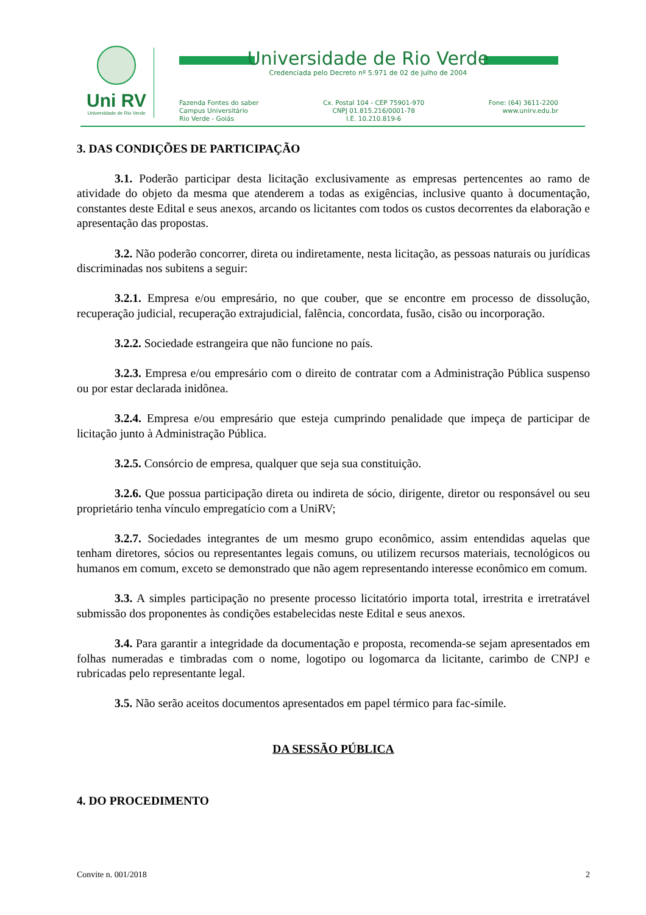Uni RV
Universidade de Rio Verde
Universidade de Rio Verde
Credenciada pelo Decreto nº 5.971 de 02 de Julho de 2004
Fazenda Fontes do saber
Campus Universitário
Rio Verde - Goiás
Cx. Postal 104 - CEP 75901-970
CNPJ 01.815.216/0001-78
I.E. 10.210.819-6
Fone: (64) 3611-2200
www.unirv.edu.br
3. DAS CONDIÇÕES DE PARTICIPAÇÃO
3.1. Poderão participar desta licitação exclusivamente as empresas pertencentes ao ramo de atividade do objeto da mesma que atenderem a todas as exigências, inclusive quanto à documentação, constantes deste Edital e seus anexos, arcando os licitantes com todos os custos decorrentes da elaboração e apresentação das propostas.
3.2. Não poderão concorrer, direta ou indiretamente, nesta licitação, as pessoas naturais ou jurídicas discriminadas nos subitens a seguir:
3.2.1. Empresa e/ou empresário, no que couber, que se encontre em processo de dissolução, recuperação judicial, recuperação extrajudicial, falência, concordata, fusão, cisão ou incorporação.
3.2.2. Sociedade estrangeira que não funcione no país.
3.2.3. Empresa e/ou empresário com o direito de contratar com a Administração Pública suspenso ou por estar declarada inidônea.
3.2.4. Empresa e/ou empresário que esteja cumprindo penalidade que impeça de participar de licitação junto à Administração Pública.
3.2.5. Consórcio de empresa, qualquer que seja sua constituição.
3.2.6. Que possua participação direta ou indireta de sócio, dirigente, diretor ou responsável ou seu proprietário tenha vínculo empregatício com a UniRV;
3.2.7. Sociedades integrantes de um mesmo grupo econômico, assim entendidas aquelas que tenham diretores, sócios ou representantes legais comuns, ou utilizem recursos materiais, tecnológicos ou humanos em comum, exceto se demonstrado que não agem representando interesse econômico em comum.
3.3. A simples participação no presente processo licitatório importa total, irrestrita e irretratável submissão dos proponentes às condições estabelecidas neste Edital e seus anexos.
3.4. Para garantir a integridade da documentação e proposta, recomenda-se sejam apresentados em folhas numeradas e timbradas com o nome, logotipo ou logomarca da licitante, carimbo de CNPJ e rubricadas pelo representante legal.
3.5. Não serão aceitos documentos apresentados em papel térmico para fac-símile.
DA SESSÃO PÚBLICA
4. DO PROCEDIMENTO
Convite n. 001/2018 2